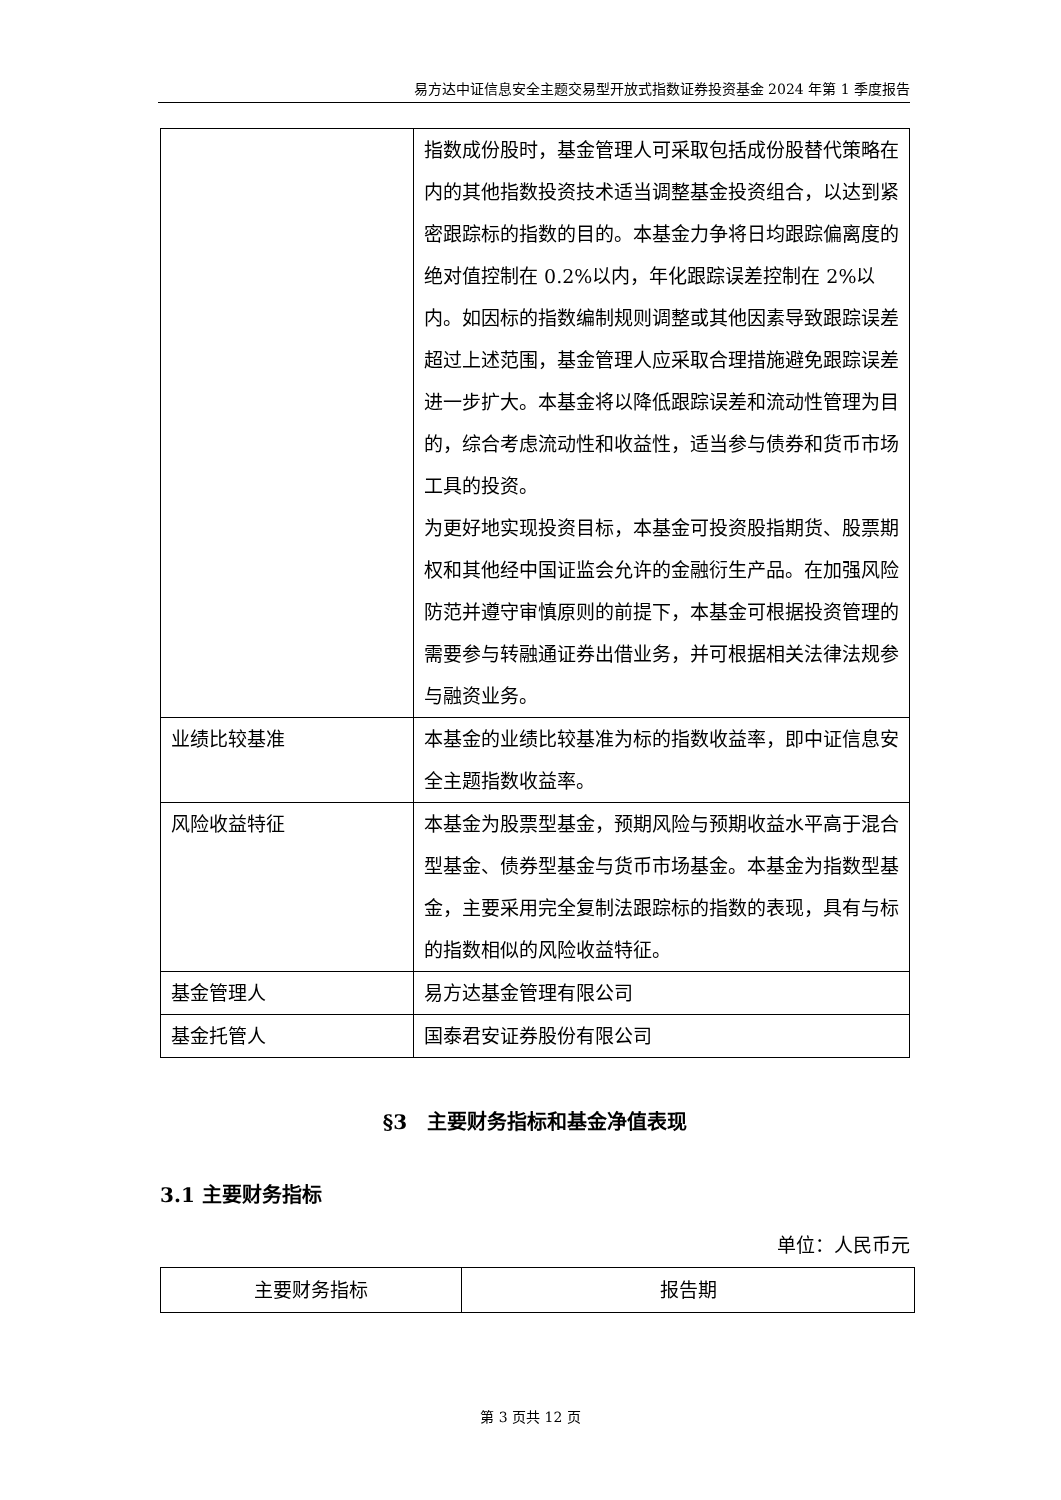易方达中证信息安全主题交易型开放式指数证券投资基金 2024 年第 1 季度报告
| | 指数成份股时，基金管理人可采取包括成份股替代策略在内的其他指数投资技术适当调整基金投资组合，以达到紧密跟踪标的指数的目的。本基金力争将日均跟踪偏离度的绝对值控制在 0.2%以内，年化跟踪误差控制在 2%以内。如因标的指数编制规则调整或其他因素导致跟踪误差超过上述范围，基金管理人应采取合理措施避免跟踪误差进一步扩大。本基金将以降低跟踪误差和流动性管理为目的，综合考虑流动性和收益性，适当参与债券和货币市场工具的投资。 为更好地实现投资目标，本基金可投资股指期货、股票期权和其他经中国证监会允许的金融衍生产品。在加强风险防范并遵守审慎原则的前提下，本基金可根据投资管理的需要参与转融通证券出借业务，并可根据相关法律法规参与融资业务。 |
| 业绩比较基准 | 本基金的业绩比较基准为标的指数收益率，即中证信息安全主题指数收益率。 |
| 风险收益特征 | 本基金为股票型基金，预期风险与预期收益水平高于混合型基金、债券型基金与货币市场基金。本基金为指数型基金，主要采用完全复制法跟踪标的指数的表现，具有与标的指数相似的风险收益特征。 |
| 基金管理人 | 易方达基金管理有限公司 |
| 基金托管人 | 国泰君安证券股份有限公司 |
§3　主要财务指标和基金净值表现
3.1 主要财务指标
单位：人民币元
| 主要财务指标 | 报告期 |
第 3 页共 12 页